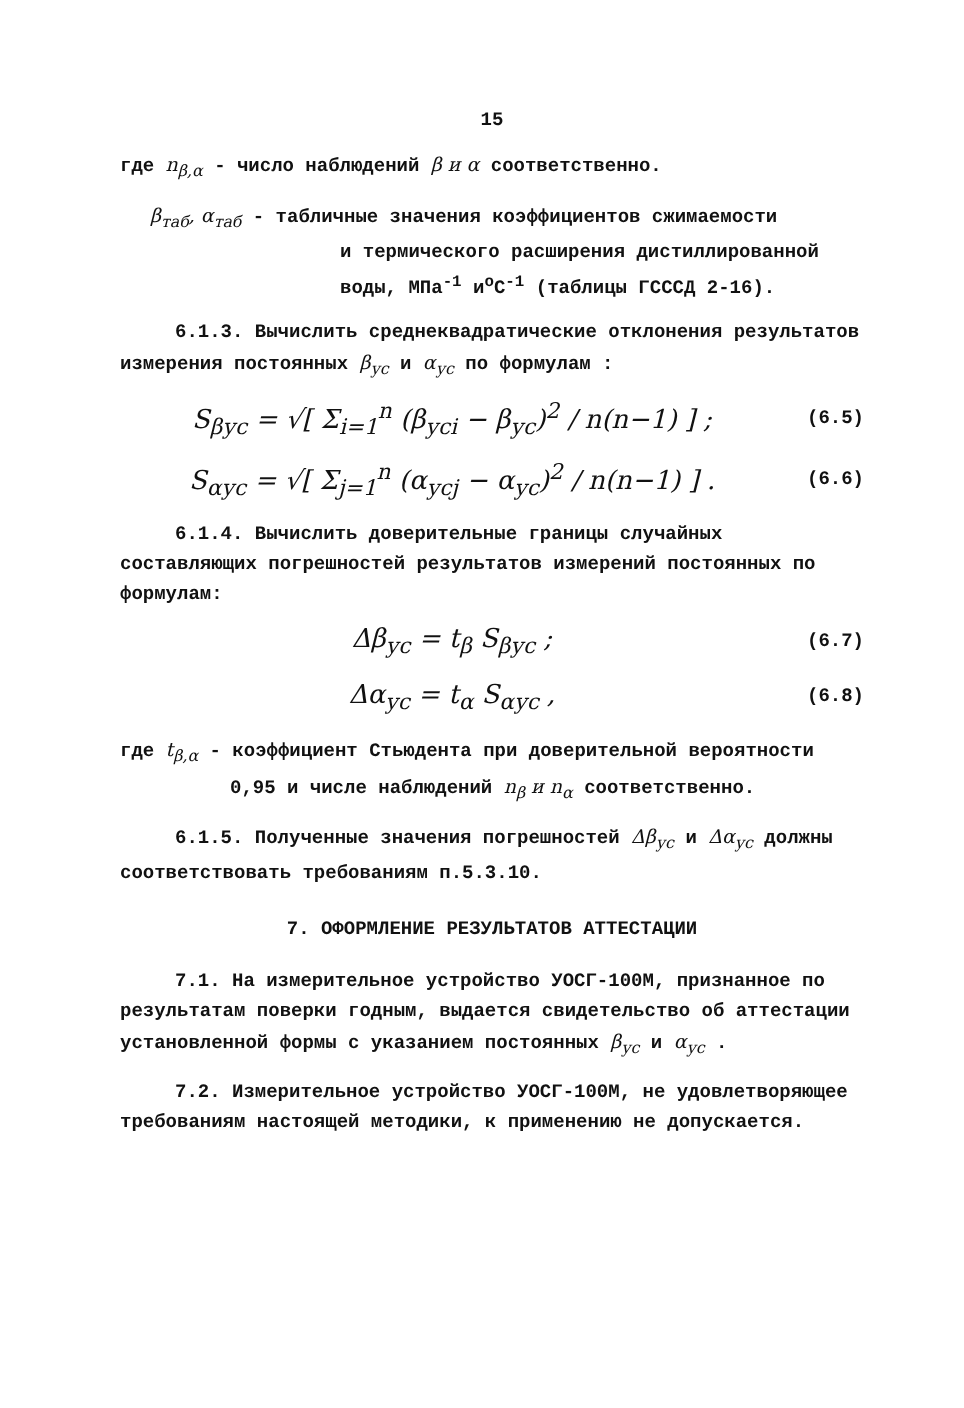15
где n<sub>β,α</sub> - число наблюдений β и α соответственно.
β<sub>таб</sub>, α<sub>таб</sub> - табличные значения коэффициентов сжимаемости
и термического расширения дистиллированной
воды, МПа<sup>-1</sup> и<sup>o</sup>C<sup>-1</sup> (таблицы ГСССД 2-16).
6.1.3. Вычислить среднеквадратические отклонения результатов измерения постоянных β<sub>ус</sub> и α<sub>ус</sub> по формулам :
S<sub>βус</sub> = √[ Σ<sub>i=1</sub><sup>n</sup> (β<sub>усi</sub> − β<sub>ус</sub>)<sup>2</sup> / n(n−1) ] ;
(6.5)
S<sub>αус</sub> = √[ Σ<sub>j=1</sub><sup>n</sup> (α<sub>усj</sub> − α<sub>ус</sub>)<sup>2</sup> / n(n−1) ] .
(6.6)
6.1.4. Вычислить доверительные границы случайных составляющих погрешностей результатов измерений постоянных по формулам:
Δβ<sub>ус</sub> = t<sub>β</sub> S<sub>βус</sub> ;
(6.7)
Δα<sub>ус</sub> = t<sub>α</sub> S<sub>αус</sub> ,
(6.8)
где t<sub>β,α</sub> - коэффициент Стьюдента при доверительной вероятности
0,95 и числе наблюдений n<sub>β</sub> и n<sub>α</sub> соответственно.
6.1.5. Полученные значения погрешностей Δβ<sub>ус</sub> и Δα<sub>ус</sub> должны соответствовать требованиям п.5.3.10.
7. ОФОРМЛЕНИЕ РЕЗУЛЬТАТОВ АТТЕСТАЦИИ
7.1. На измерительное устройство УОСГ-100М, признанное по результатам поверки годным, выдается свидетельство об аттестации установленной формы с указанием постоянных β<sub>ус</sub> и α<sub>ус</sub> .
7.2. Измерительное устройство УОСГ-100М, не удовлетворяющее требованиям настоящей методики, к применению не допускается.